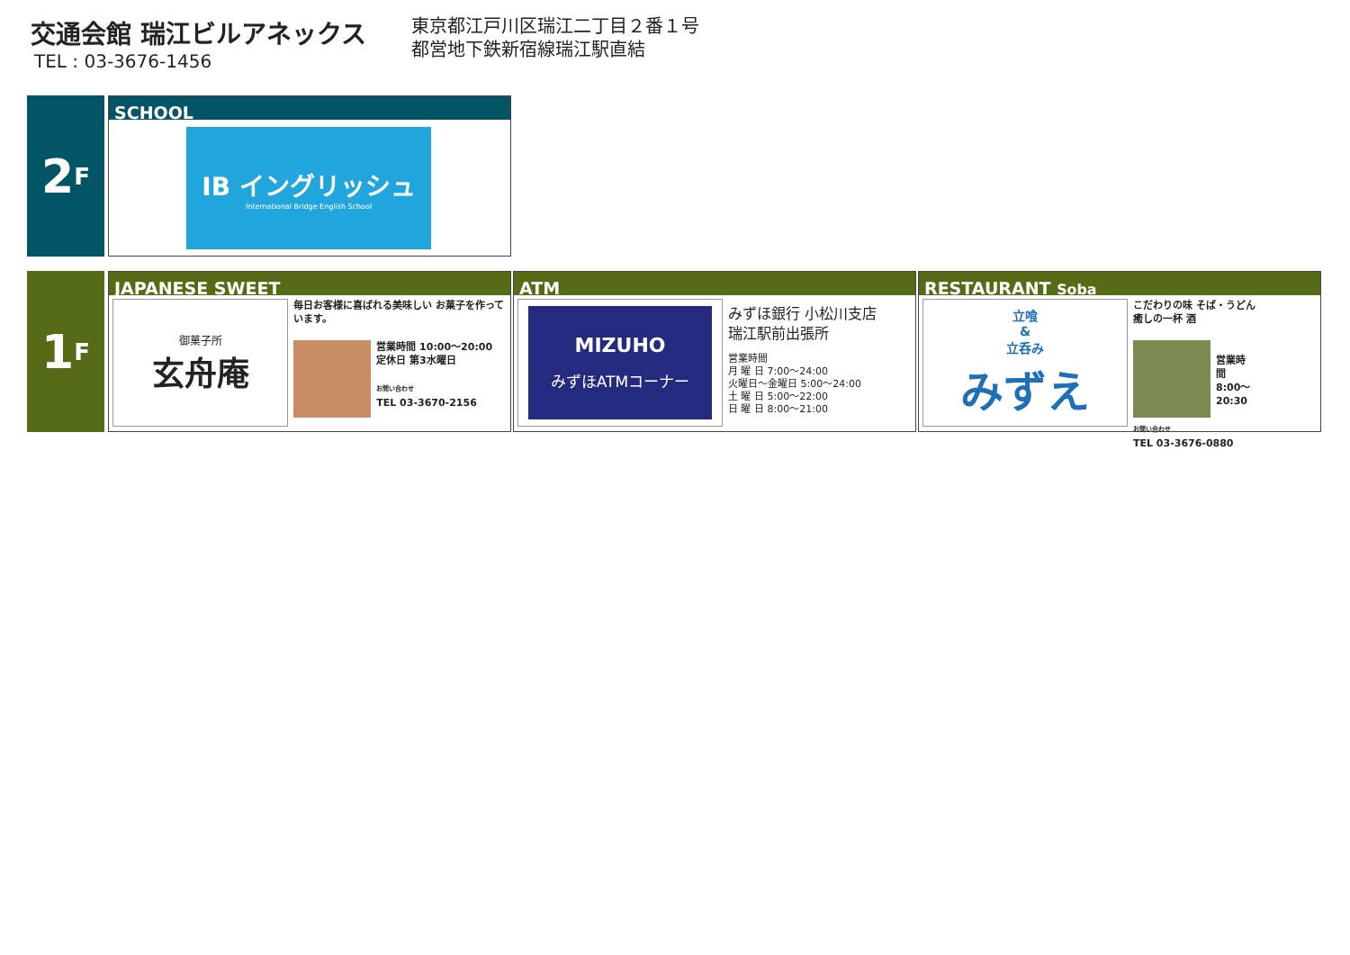交通会館 瑞江ビルアネックス
TEL : 03-3676-1456
東京都江戸川区瑞江二丁目２番１号
都営地下鉄新宿線瑞江駅直結
2 F
SCHOOL
IB イングリッシュ
International Bridge English School
1 F
JAPANESE SWEET
御菓子所
玄舟庵
毎日お客様に喜ばれる美味しい お菓子を作っています。
営業時間 10:00〜20:00
定休日 第3水曜日
お問い合わせ
TEL 03-3670-2156
ATM
MIZUHO
みずほATMコーナー
みずほ銀行 小松川支店
瑞江駅前出張所
営業時間
月 曜 日 7:00〜24:00
火曜日〜金曜日 5:00〜24:00
土 曜 日 5:00〜22:00
日 曜 日 8:00〜21:00
RESTAURANT Soba
立喰
&
立呑み
みずえ
こだわりの味 そば・うどん
癒しの一杯 酒
営業時間 8:00〜20:30
お問い合わせ
TEL 03-3676-0880